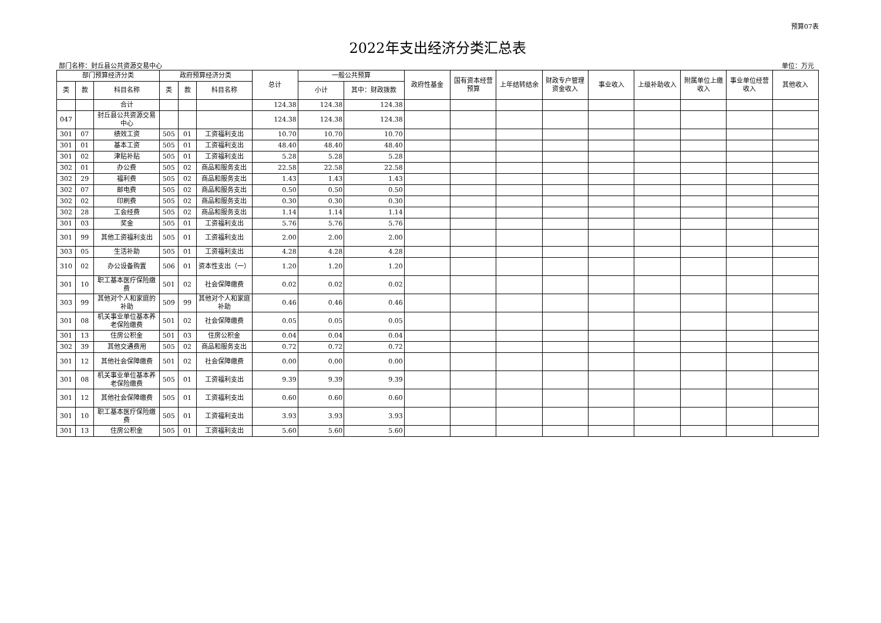预算07表
2022年支出经济分类汇总表
部门名称：封丘县公共资源交易中心 单位：万元
| 部门预算经济分类 | | | 政府预算经济分类 | | | 总计 | 一般公共预算 | | 政府性基金 | 国有资本经营预算 | 上年结转结余 | 财政专户管理资金收入 | 事业收入 | 上级补助收入 | 附属单位上缴收入 | 事业单位经营收入 | 其他收入 |
| --- | --- | --- | --- | --- | --- | --- | --- | --- | --- | --- | --- | --- | --- | --- | --- | --- | --- |
| 类 | 款 | 科目名称 | 类 | 款 | 科目名称 | | 小计 | 其中：财政拨款 | | | | | | | | | |
| | | 合计 | | | | 124.38 | 124.38 | 124.38 | | | | | | | | | |
| 047 | | 封丘县公共资源交易中心 | | | | 124.38 | 124.38 | 124.38 | | | | | | | | | |
| 301 | 07 | 绩效工资 | 505 | 01 | 工资福利支出 | 10.70 | 10.70 | 10.70 | | | | | | | | | |
| 301 | 01 | 基本工资 | 505 | 01 | 工资福利支出 | 48.40 | 48.40 | 48.40 | | | | | | | | | |
| 301 | 02 | 津贴补贴 | 505 | 01 | 工资福利支出 | 5.28 | 5.28 | 5.28 | | | | | | | | | |
| 302 | 01 | 办公费 | 505 | 02 | 商品和服务支出 | 22.58 | 22.58 | 22.58 | | | | | | | | | |
| 302 | 29 | 福利费 | 505 | 02 | 商品和服务支出 | 1.43 | 1.43 | 1.43 | | | | | | | | | |
| 302 | 07 | 邮电费 | 505 | 02 | 商品和服务支出 | 0.50 | 0.50 | 0.50 | | | | | | | | | |
| 302 | 02 | 印刷费 | 505 | 02 | 商品和服务支出 | 0.30 | 0.30 | 0.30 | | | | | | | | | |
| 302 | 28 | 工会经费 | 505 | 02 | 商品和服务支出 | 1.14 | 1.14 | 1.14 | | | | | | | | | |
| 301 | 03 | 奖金 | 505 | 01 | 工资福利支出 | 5.76 | 5.76 | 5.76 | | | | | | | | | |
| 301 | 99 | 其他工资福利支出 | 505 | 01 | 工资福利支出 | 2.00 | 2.00 | 2.00 | | | | | | | | | |
| 303 | 05 | 生活补助 | 505 | 01 | 工资福利支出 | 4.28 | 4.28 | 4.28 | | | | | | | | | |
| 310 | 02 | 办公设备购置 | 506 | 01 | 资本性支出（一） | 1.20 | 1.20 | 1.20 | | | | | | | | | |
| 301 | 10 | 职工基本医疗保险缴费 | 501 | 02 | 社会保障缴费 | 0.02 | 0.02 | 0.02 | | | | | | | | | |
| 303 | 99 | 其他对个人和家庭的补助 | 509 | 99 | 其他对个人和家庭补助 | 0.46 | 0.46 | 0.46 | | | | | | | | | |
| 301 | 08 | 机关事业单位基本养老保险缴费 | 501 | 02 | 社会保障缴费 | 0.05 | 0.05 | 0.05 | | | | | | | | | |
| 301 | 13 | 住房公积金 | 501 | 03 | 住房公积金 | 0.04 | 0.04 | 0.04 | | | | | | | | | |
| 302 | 39 | 其他交通费用 | 505 | 02 | 商品和服务支出 | 0.72 | 0.72 | 0.72 | | | | | | | | | |
| 301 | 12 | 其他社会保障缴费 | 501 | 02 | 社会保障缴费 | 0.00 | 0.00 | 0.00 | | | | | | | | | |
| 301 | 08 | 机关事业单位基本养老保险缴费 | 505 | 01 | 工资福利支出 | 9.39 | 9.39 | 9.39 | | | | | | | | | |
| 301 | 12 | 其他社会保障缴费 | 505 | 01 | 工资福利支出 | 0.60 | 0.60 | 0.60 | | | | | | | | | |
| 301 | 10 | 职工基本医疗保险缴费 | 505 | 01 | 工资福利支出 | 3.93 | 3.93 | 3.93 | | | | | | | | | |
| 301 | 13 | 住房公积金 | 505 | 01 | 工资福利支出 | 5.60 | 5.60 | 5.60 | | | | | | | | | |